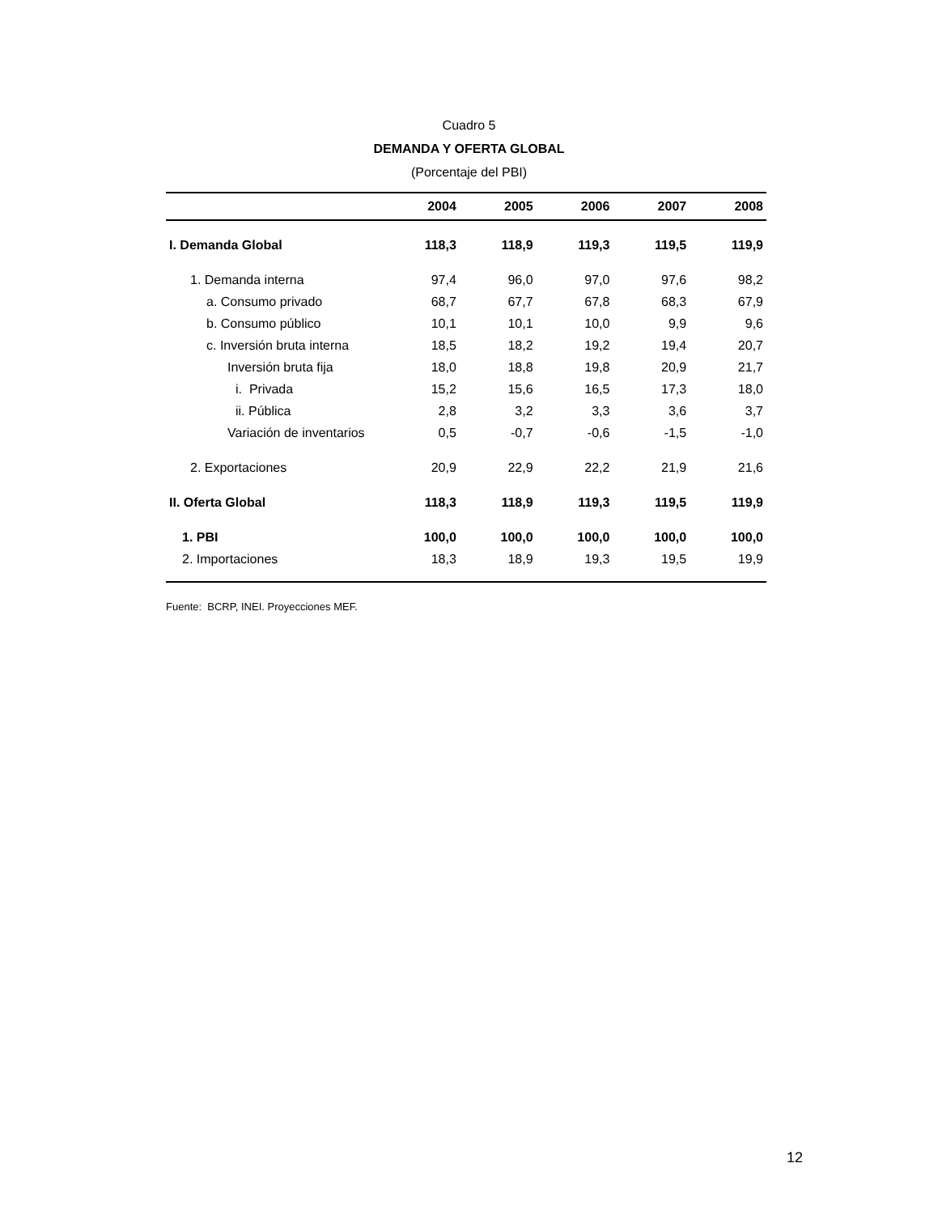Cuadro 5
DEMANDA Y OFERTA GLOBAL
(Porcentaje del PBI)
| | 2004 | 2005 | 2006 | 2007 | 2008 |
| --- | --- | --- | --- | --- | --- |
| I. Demanda Global | 118,3 | 118,9 | 119,3 | 119,5 | 119,9 |
| 1. Demanda interna | 97,4 | 96,0 | 97,0 | 97,6 | 98,2 |
| a. Consumo privado | 68,7 | 67,7 | 67,8 | 68,3 | 67,9 |
| b. Consumo público | 10,1 | 10,1 | 10,0 | 9,9 | 9,6 |
| c. Inversión bruta interna | 18,5 | 18,2 | 19,2 | 19,4 | 20,7 |
| Inversión bruta fija | 18,0 | 18,8 | 19,8 | 20,9 | 21,7 |
| i. Privada | 15,2 | 15,6 | 16,5 | 17,3 | 18,0 |
| ii. Pública | 2,8 | 3,2 | 3,3 | 3,6 | 3,7 |
| Variación de inventarios | 0,5 | -0,7 | -0,6 | -1,5 | -1,0 |
| 2. Exportaciones | 20,9 | 22,9 | 22,2 | 21,9 | 21,6 |
| II. Oferta Global | 118,3 | 118,9 | 119,3 | 119,5 | 119,9 |
| 1. PBI | 100,0 | 100,0 | 100,0 | 100,0 | 100,0 |
| 2. Importaciones | 18,3 | 18,9 | 19,3 | 19,5 | 19,9 |
Fuente: BCRP, INEI. Proyecciones MEF.
12